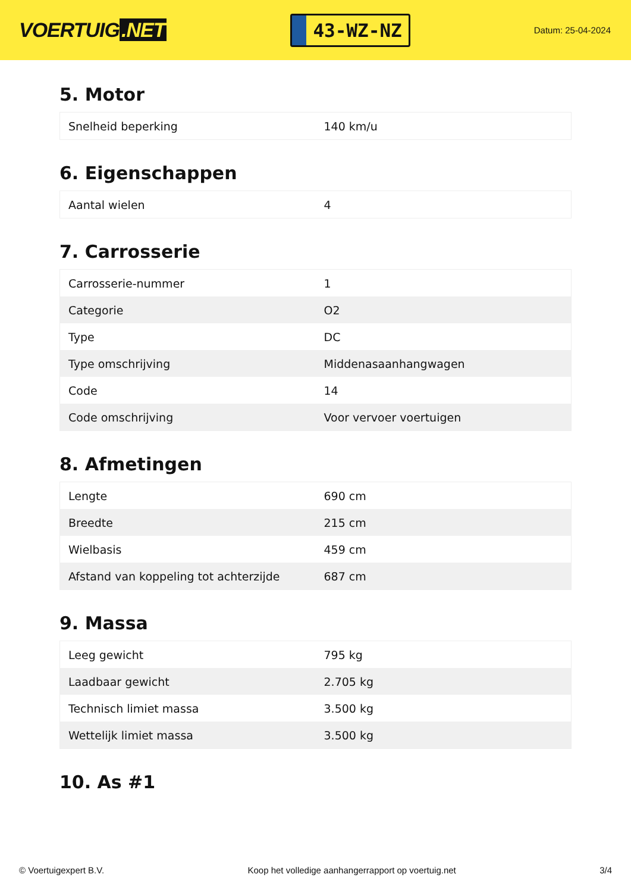VOERTUIG.NET
43-WZ-NZ
Datum: 25-04-2024
5. Motor
| Snelheid beperking | 140 km/u |
6. Eigenschappen
| Aantal wielen | 4 |
7. Carrosserie
| Carrosserie-nummer | 1 |
| Categorie | O2 |
| Type | DC |
| Type omschrijving | Middenasaanhangwagen |
| Code | 14 |
| Code omschrijving | Voor vervoer voertuigen |
8. Afmetingen
| Lengte | 690 cm |
| Breedte | 215 cm |
| Wielbasis | 459 cm |
| Afstand van koppeling tot achterzijde | 687 cm |
9. Massa
| Leeg gewicht | 795 kg |
| Laadbaar gewicht | 2.705 kg |
| Technisch limiet massa | 3.500 kg |
| Wettelijk limiet massa | 3.500 kg |
10. As #1
© Voertuigexpert B.V. Koop het volledige aanhangerrapport op voertuig.net 3/4